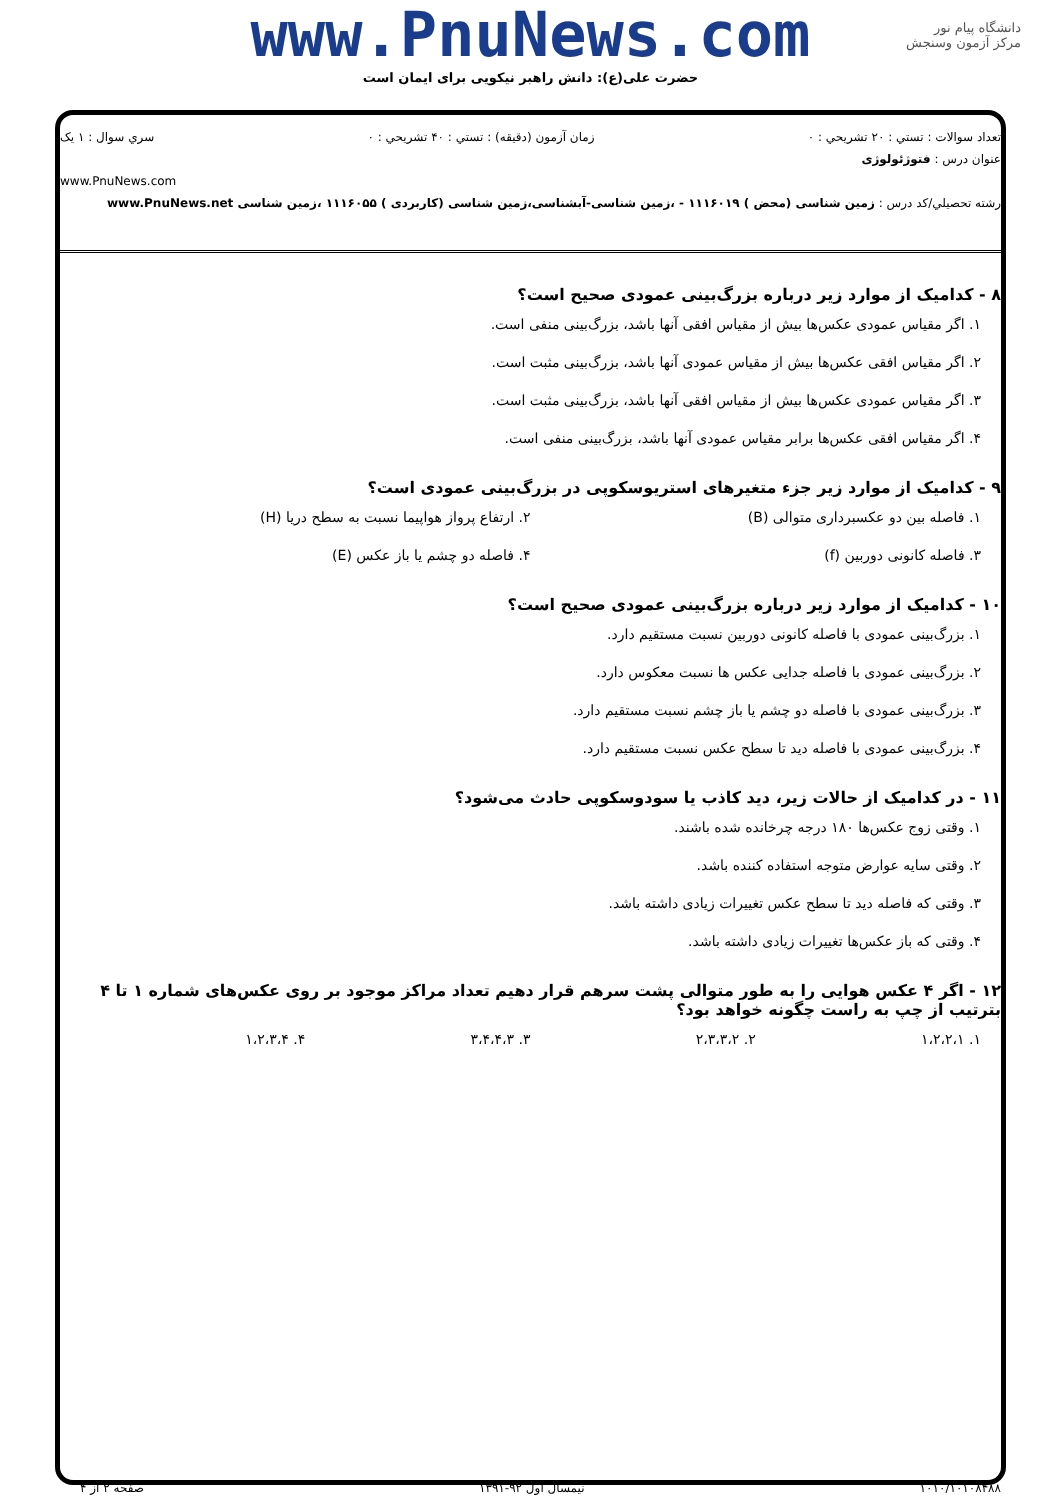www.PnuNews.com
حضرت علی(ع): دانش راهبر نیکویی برای ایمان است
دانشگاه پیام نور
مرکز آزمون وسنجش
تعداد سوالات : تستي : ۲۰ تشريحي : ۰ زمان آزمون (دقيقه) : تستي : ۴۰ تشريحي : ۰ سري سوال : ۱ يک
عنوان درس : فتوژئولوژی
www.PnuNews.com
رشته تحصيلي/کد درس : زمین شناسی (محض ) ۱۱۱۶۰۱۹ - ،زمین شناسی-آبشناسی،زمین شناسی (کاربردی ) ۱۱۱۶۰۵۵ ،زمین شناسی www.PnuNews.net
۸ - کدامیک از موارد زیر درباره بزرگ‌بینی عمودی صحیح است؟
۱. اگر مقیاس عمودی عکس‌ها بیش از مقیاس افقی آنها باشد، بزرگ‌بینی منفی است.
۲. اگر مقیاس افقی عکس‌ها بیش از مقیاس عمودی آنها باشد، بزرگ‌بینی مثبت است.
۳. اگر مقیاس عمودی عکس‌ها بیش از مقیاس افقی آنها باشد، بزرگ‌بینی مثبت است.
۴. اگر مقیاس افقی عکس‌ها برابر مقیاس عمودی آنها باشد، بزرگ‌بینی منفی است.
۹ - کدامیک از موارد زیر جزء متغیرهای استریوسکوپی در بزرگ‌بینی عمودی است؟
۱. فاصله بین دو عکسبرداری متوالی (B)
۲. ارتفاع پرواز هواپیما نسبت به سطح دریا (H)
۳. فاصله کانونی دوربین (f) ۴. فاصله دو چشم یا باز عکس (E)
۱۰ - کدامیک از موارد زیر درباره بزرگ‌بینی عمودی صحیح است؟
۱. بزرگ‌بینی عمودی با فاصله کانونی دوربین نسبت مستقیم دارد.
۲. بزرگ‌بینی عمودی با فاصله جدایی عکس ها نسبت معکوس دارد.
۳. بزرگ‌بینی عمودی با فاصله دو چشم یا باز چشم نسبت مستقیم دارد.
۴. بزرگ‌بینی عمودی با فاصله دید تا سطح عکس نسبت مستقیم دارد.
۱۱ - در کدامیک از حالات زیر، دید کاذب یا سودوسکوپی حادث می‌شود؟
۱. وقتی زوج عکس‌ها ۱۸۰ درجه چرخانده شده باشند.
۲. وقتی سایه عوارض متوجه استفاده کننده باشد.
۳. وقتی که فاصله دید تا سطح عکس تغییرات زیادی داشته باشد.
۴. وقتی که باز عکس‌ها تغییرات زیادی داشته باشد.
۱۲ - اگر ۴ عکس هوایی را به طور متوالی پشت سرهم قرار دهیم تعداد مراکز موجود بر روی عکس‌های شماره ۱ تا ۴ بترتیب از چپ به راست چگونه خواهد بود؟
۱. ۱،۲،۲،۱ ۲. ۲،۳،۳،۲ ۳. ۳،۴،۴،۳ ۴. ۱،۲،۳،۴
۱۰۱۰/۱۰۱۰۸۴۸۸ نیمسال اول ۹۲-۱۳۹۱ صفحه ۲ از ۴